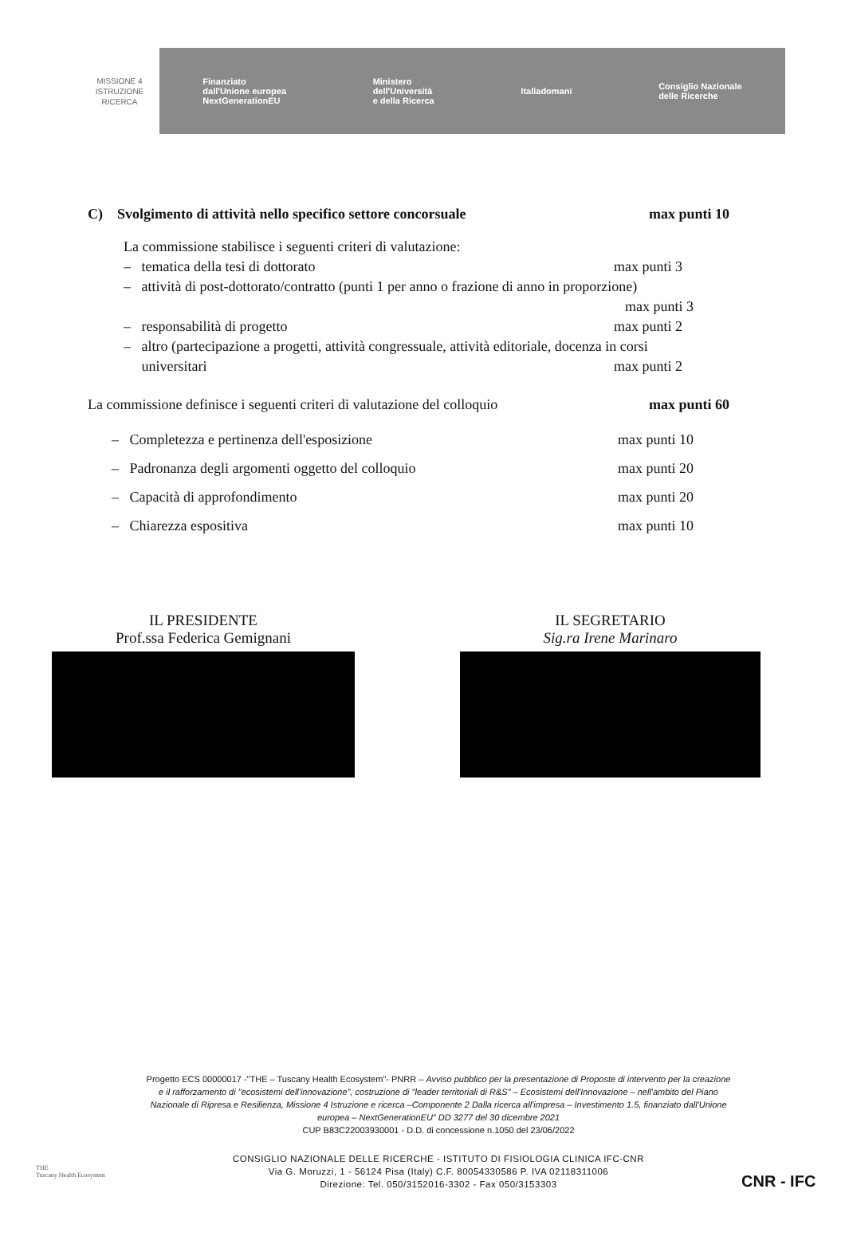MISSIONE 4
ISTRUZIONE
RICERCA
Finanziato
dall'Unione europea
NextGenerationEU Ministero
dell'Università
e della Ricerca Italiadomani Consiglio Nazionale
delle Ricerche
C) Svolgimento di attività nello specifico settore concorsuale max punti 10
La commissione stabilisce i seguenti criteri di valutazione:
– tematica della tesi di dottorato max punti 3
– attività di post-dottorato/contratto (punti 1 per anno o frazione di anno in proporzione)
max punti 3
– responsabilità di progetto max punti 2
– altro (partecipazione a progetti, attività congressuale, attività editoriale, docenza in corsi
universitari max punti 2
La commissione definisce i seguenti criteri di valutazione del colloquio max punti 60
– Completezza e pertinenza dell'esposizione max punti 10
– Padronanza degli argomenti oggetto del colloquio max punti 20
– Capacità di approfondimento max punti 20
– Chiarezza espositiva max punti 10
IL PRESIDENTE
Prof.ssa Federica Gemignani
IL SEGRETARIO
Sig.ra Irene Marinaro
THE
Tuscany Health Ecosystem
Progetto ECS 00000017 -"THE – Tuscany Health Ecosystem"- PNRR – Avviso pubblico per la presentazione di Proposte di intervento per la creazione e il rafforzamento di "ecosistemi dell'innovazione", costruzione di "leader territoriali di R&S" – Ecosistemi dell'Innovazione – nell'ambito del Piano Nazionale di Ripresa e Resilienza, Missione 4 Istruzione e ricerca –Componente 2 Dalla ricerca all'impresa – Investimento 1.5, finanziato dall'Unione europea – NextGenerationEU" DD 3277 del 30 dicembre 2021
CUP B83C22003930001 - D.D. di concessione n.1050 del 23/06/2022
CONSIGLIO NAZIONALE DELLE RICERCHE - ISTITUTO DI FISIOLOGIA CLINICA IFC-CNR
Via G. Moruzzi, 1 - 56124 Pisa (Italy) C.F. 80054330586 P. IVA 02118311006
Direzione: Tel. 050/3152016-3302 - Fax 050/3153303
CNR - IFC